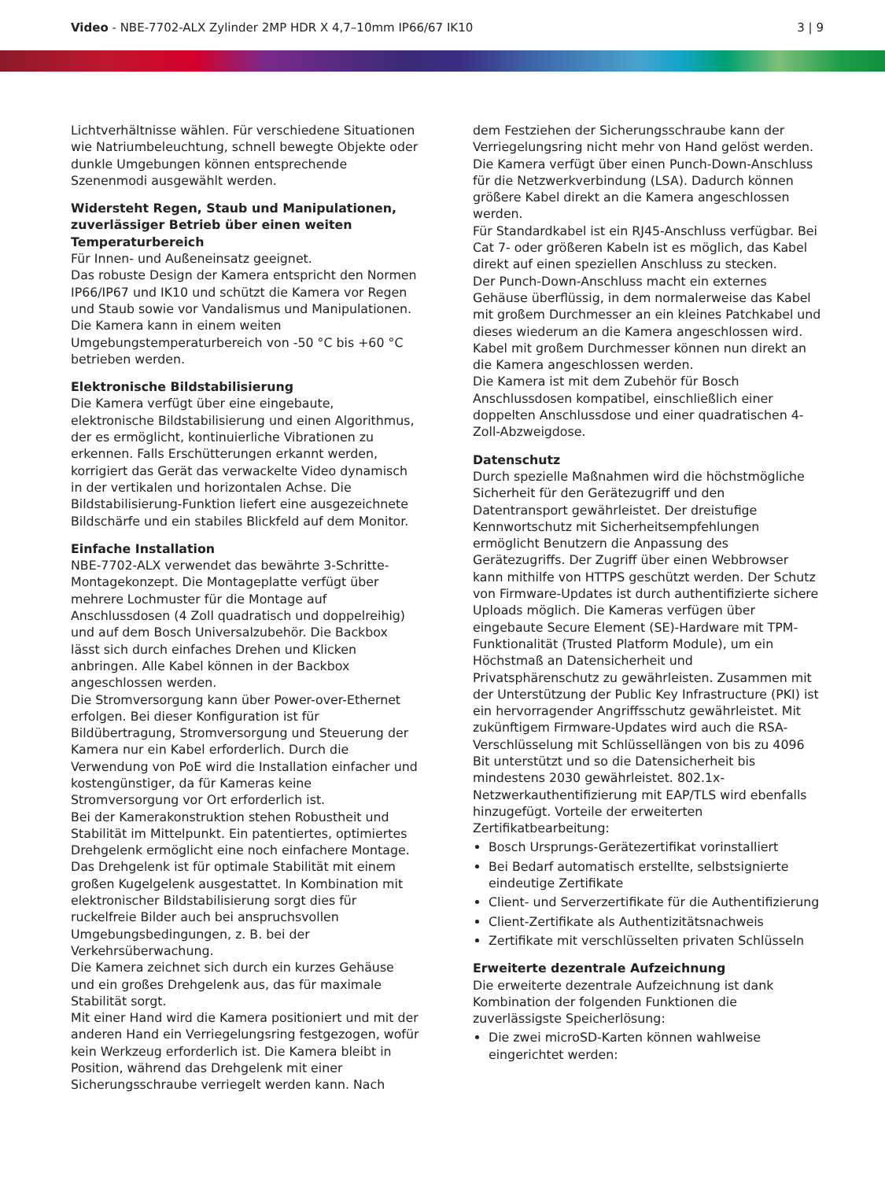Video - NBE-7702-ALX Zylinder 2MP HDR X 4,7–10mm IP66/67 IK10
3 | 9
Lichtverhältnisse wählen. Für verschiedene Situationen wie Natriumbeleuchtung, schnell bewegte Objekte oder dunkle Umgebungen können entsprechende Szenenmodi ausgewählt werden.
Widersteht Regen, Staub und Manipulationen, zuverlässiger Betrieb über einen weiten Temperaturbereich
Für Innen- und Außeneinsatz geeignet.
Das robuste Design der Kamera entspricht den Normen IP66/IP67 und IK10 und schützt die Kamera vor Regen und Staub sowie vor Vandalismus und Manipulationen.
Die Kamera kann in einem weiten Umgebungstemperaturbereich von -50 °C bis +60 °C betrieben werden.
Elektronische Bildstabilisierung
Die Kamera verfügt über eine eingebaute, elektronische Bildstabilisierung und einen Algorithmus, der es ermöglicht, kontinuierliche Vibrationen zu erkennen. Falls Erschütterungen erkannt werden, korrigiert das Gerät das verwackelte Video dynamisch in der vertikalen und horizontalen Achse. Die Bildstabilisierung-Funktion liefert eine ausgezeichnete Bildschärfe und ein stabiles Blickfeld auf dem Monitor.
Einfache Installation
NBE-7702-ALX verwendet das bewährte 3-Schritte-Montagekonzept. Die Montageplatte verfügt über mehrere Lochmuster für die Montage auf Anschlussdosen (4 Zoll quadratisch und doppelreihig) und auf dem Bosch Universalzubehör. Die Backbox lässt sich durch einfaches Drehen und Klicken anbringen. Alle Kabel können in der Backbox angeschlossen werden.
Die Stromversorgung kann über Power-over-Ethernet erfolgen. Bei dieser Konfiguration ist für Bildübertragung, Stromversorgung und Steuerung der Kamera nur ein Kabel erforderlich. Durch die Verwendung von PoE wird die Installation einfacher und kostengünstiger, da für Kameras keine Stromversorgung vor Ort erforderlich ist.
Bei der Kamerakonstruktion stehen Robustheit und Stabilität im Mittelpunkt. Ein patentiertes, optimiertes Drehgelenk ermöglicht eine noch einfachere Montage.
Das Drehgelenk ist für optimale Stabilität mit einem großen Kugelgelenk ausgestattet. In Kombination mit elektronischer Bildstabilisierung sorgt dies für ruckelfreie Bilder auch bei anspruchsvollen Umgebungsbedingungen, z. B. bei der Verkehrsüberwachung.
Die Kamera zeichnet sich durch ein kurzes Gehäuse und ein großes Drehgelenk aus, das für maximale Stabilität sorgt.
Mit einer Hand wird die Kamera positioniert und mit der anderen Hand ein Verriegelungsring festgezogen, wofür kein Werkzeug erforderlich ist. Die Kamera bleibt in Position, während das Drehgelenk mit einer Sicherungsschraube verriegelt werden kann. Nach
dem Festziehen der Sicherungsschraube kann der Verriegelungsring nicht mehr von Hand gelöst werden.
Die Kamera verfügt über einen Punch-Down-Anschluss für die Netzwerkverbindung (LSA). Dadurch können größere Kabel direkt an die Kamera angeschlossen werden.
Für Standardkabel ist ein RJ45-Anschluss verfügbar. Bei Cat 7- oder größeren Kabeln ist es möglich, das Kabel direkt auf einen speziellen Anschluss zu stecken.
Der Punch-Down-Anschluss macht ein externes Gehäuse überflüssig, in dem normalerweise das Kabel mit großem Durchmesser an ein kleines Patchkabel und dieses wiederum an die Kamera angeschlossen wird. Kabel mit großem Durchmesser können nun direkt an die Kamera angeschlossen werden.
Die Kamera ist mit dem Zubehör für Bosch Anschlussdosen kompatibel, einschließlich einer doppelten Anschlussdose und einer quadratischen 4-Zoll-Abzweigdose.
Datenschutz
Durch spezielle Maßnahmen wird die höchstmögliche Sicherheit für den Gerätezugriff und den Datentransport gewährleistet. Der dreistufige Kennwortschutz mit Sicherheitsempfehlungen ermöglicht Benutzern die Anpassung des Gerätezugriffs. Der Zugriff über einen Webbrowser kann mithilfe von HTTPS geschützt werden. Der Schutz von Firmware-Updates ist durch authentifizierte sichere Uploads möglich. Die Kameras verfügen über eingebaute Secure Element (SE)-Hardware mit TPM-Funktionalität (Trusted Platform Module), um ein Höchstmaß an Datensicherheit und Privatsphärenschutz zu gewährleisten. Zusammen mit der Unterstützung der Public Key Infrastructure (PKI) ist ein hervorragender Angriffsschutz gewährleistet. Mit zukünftigem Firmware-Updates wird auch die RSA-Verschlüsselung mit Schlüssellängen von bis zu 4096 Bit unterstützt und so die Datensicherheit bis mindestens 2030 gewährleistet. 802.1x-Netzwerkauthentifizierung mit EAP/TLS wird ebenfalls hinzugefügt. Vorteile der erweiterten Zertifikatbearbeitung:
Bosch Ursprungs-Gerätezertifikat vorinstalliert
Bei Bedarf automatisch erstellte, selbstsignierte eindeutige Zertifikate
Client- und Serverzertifikate für die Authentifizierung
Client-Zertifikate als Authentizitätsnachweis
Zertifikate mit verschlüsselten privaten Schlüsseln
Erweiterte dezentrale Aufzeichnung
Die erweiterte dezentrale Aufzeichnung ist dank Kombination der folgenden Funktionen die zuverlässigste Speicherlösung:
Die zwei microSD-Karten können wahlweise eingerichtet werden: